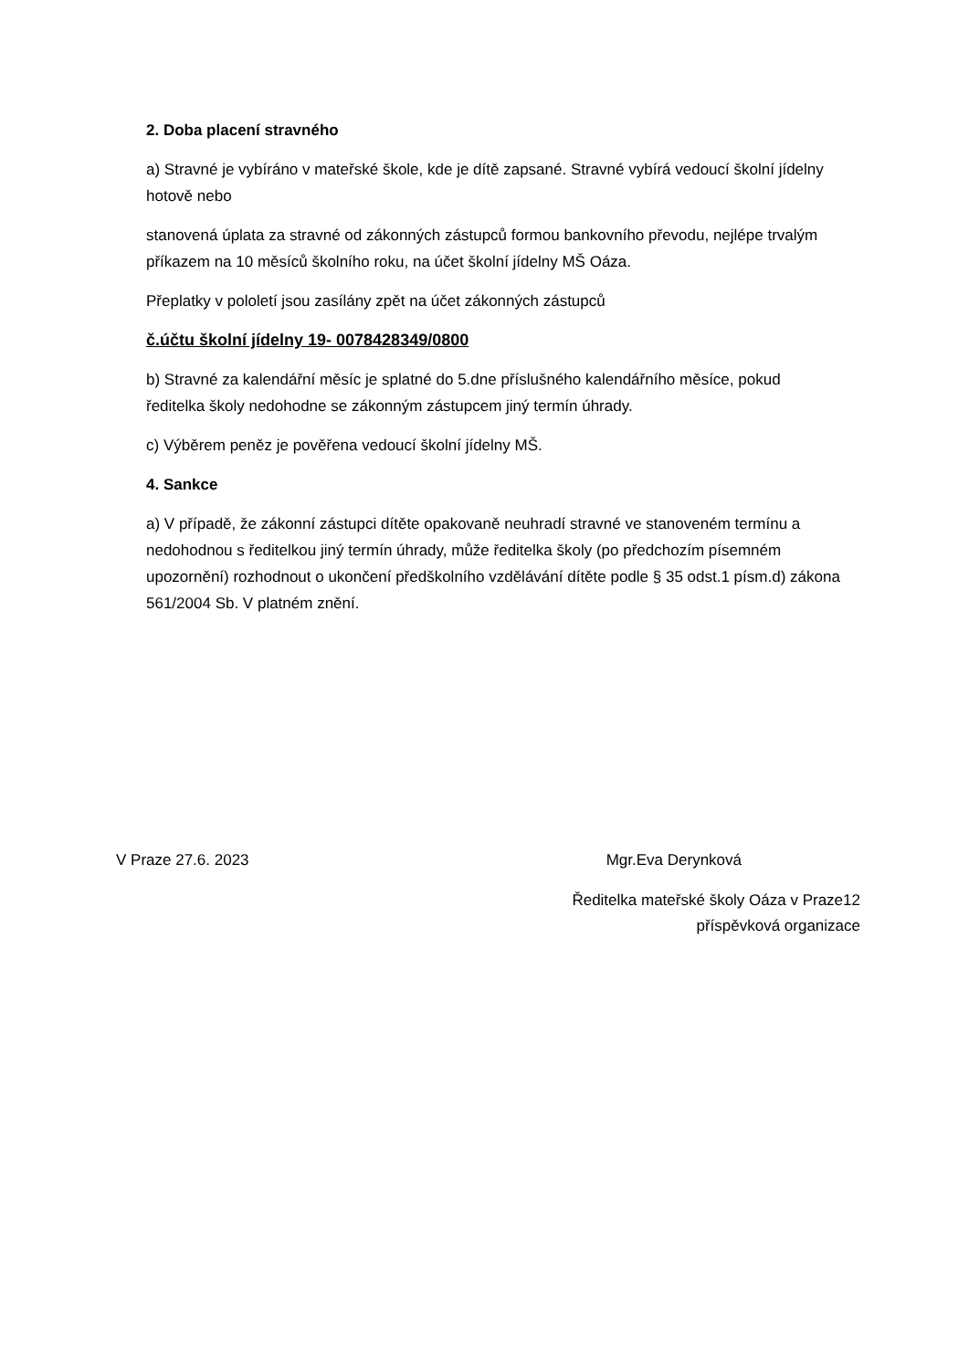2. Doba placení stravného
a) Stravné je vybíráno v mateřské škole, kde je dítě zapsané. Stravné vybírá vedoucí školní jídelny hotově nebo
stanovená úplata za stravné od zákonných zástupců formou bankovního převodu, nejlépe trvalým příkazem na 10 měsíců školního roku, na účet školní jídelny MŠ Oáza.
Přeplatky v pololetí jsou zasílány zpět na účet zákonných zástupců
č.účtu školní jídelny 19- 0078428349/0800
b) Stravné za kalendářní měsíc je splatné do 5.dne příslušného kalendářního měsíce, pokud ředitelka školy nedohodne se zákonným zástupcem jiný termín úhrady.
c) Výběrem peněz je pověřena vedoucí školní jídelny MŠ.
4. Sankce
a) V případě, že zákonní zástupci dítěte opakovaně neuhradí stravné ve stanoveném termínu a nedohodnou s ředitelkou jiný termín úhrady, může ředitelka školy (po předchozím písemném upozornění) rozhodnout o ukončení předškolního vzdělávání dítěte podle § 35 odst.1 písm.d) zákona 561/2004 Sb. V platném znění.
V Praze 27.6. 2023 Mgr.Eva Derynková
Ředitelka mateřské školy Oáza v Praze12
příspěvková organizace